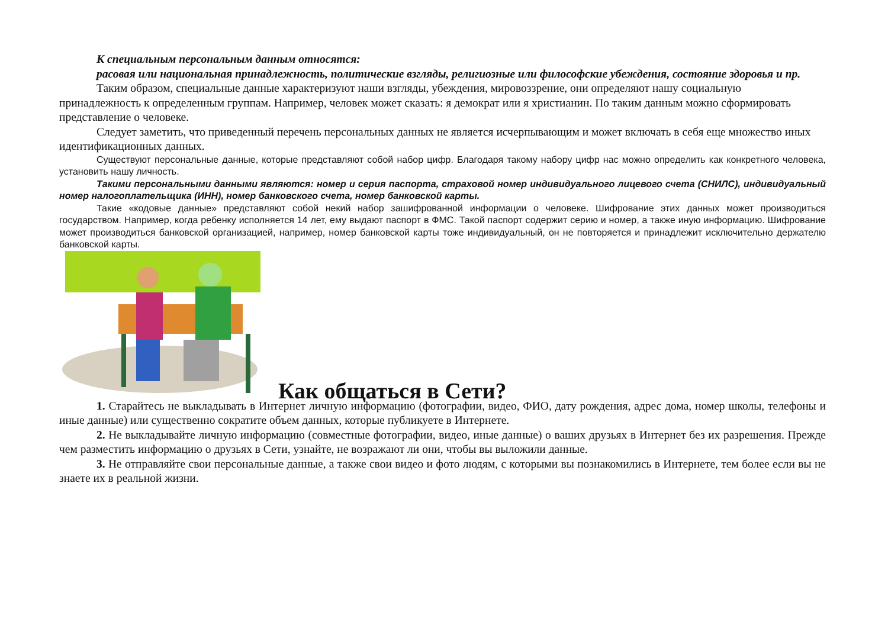К специальным персональным данным относятся:
расовая или национальная принадлежность, политические взгляды, религиозные или философские убеждения, состояние здоровья и пр.
Таким образом, специальные данные характеризуют наши взгляды, убеждения, мировоззрение, они определяют нашу социальную принадлежность к определенным группам. Например, человек может сказать: я демократ или я христианин. По таким данным можно сформировать представление о человеке.
Следует заметить, что приведенный перечень персональных данных не является исчерпывающим и может включать в себя еще множество иных идентификационных данных.
Существуют персональные данные, которые представляют собой набор цифр. Благодаря такому набору цифр нас можно определить как конкретного человека, установить нашу личность.
Такими персональными данными являются: номер и серия паспорта, страховой номер индивидуального лицевого счета (СНИЛС), индивидуальный номер налогоплательщика (ИНН), номер банковского счета, номер банковской карты.
Такие «кодовые данные» представляют собой некий набор зашифрованной информации о человеке. Шифрование этих данных может производиться государством. Например, когда ребенку исполняется 14 лет, ему выдают паспорт в ФМС. Такой паспорт содержит серию и номер, а также иную информацию. Шифрование может производиться банковской организацией, например, номер банковской карты тоже индивидуальный, он не повторяется и принадлежит исключительно держателю банковской карты.
Как общаться в Сети?
1. Старайтесь не выкладывать в Интернет личную информацию (фотографии, видео, ФИО, дату рождения, адрес дома, номер школы, телефоны и иные данные) или существенно сократите объем данных, которые публикуете в Интернете.
2. Не выкладывайте личную информацию (совместные фотографии, видео, иные данные) о ваших друзьях в Интернет без их разрешения. Прежде чем разместить информацию о друзьях в Сети, узнайте, не возражают ли они, чтобы вы выложили данные.
3. Не отправляйте свои персональные данные, а также свои видео и фото людям, с которыми вы познакомились в Интернете, тем более если вы не знаете их в реальной жизни.